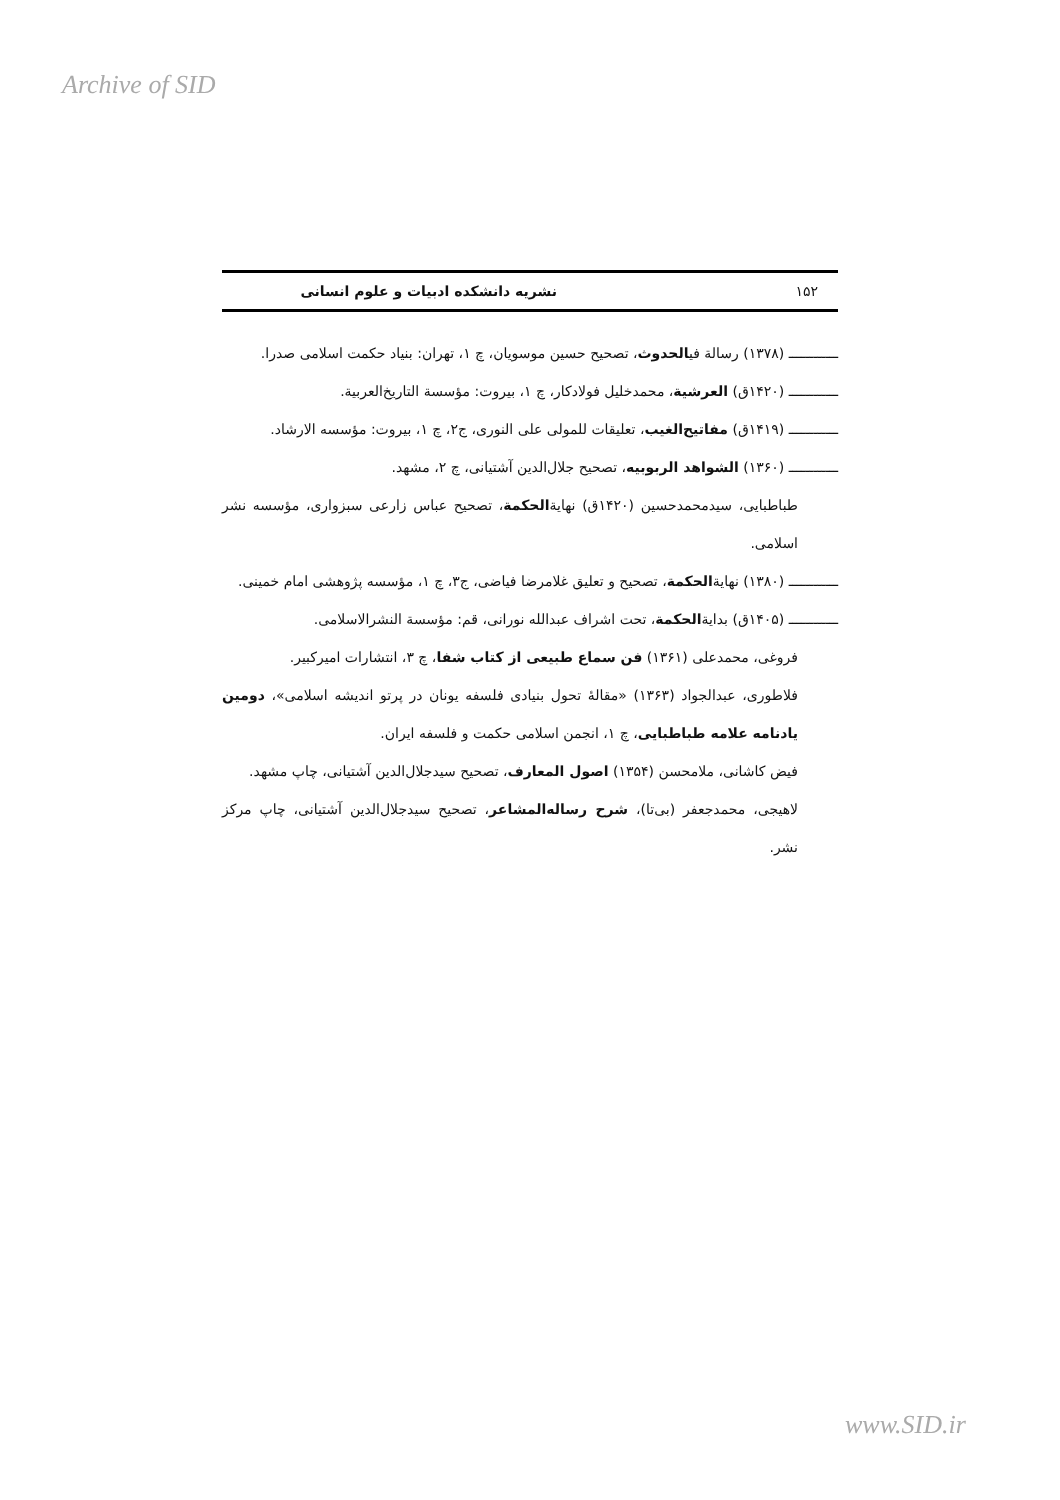Archive of SID
۱۵۲ نشریه دانشکده ادبیات و علوم انسانی
ــــــــــــ (۱۳۷۸) رسالة فیالحدوث، تصحیح حسین موسویان، چ ۱، تهران: بنیاد حکمت اسلامی صدرا.
ــــــــــــ (۱۴۲۰ق) العرشیة، محمدخلیل فولادکار، چ ۱، بیروت: مؤسسة التاریخ‌العربیة.
ــــــــــــ (۱۴۱۹ق) مفاتیح‌الغیب، تعلیقات للمولی علی النوری، ج۲، چ ۱، بیروت: مؤسسه الارشاد.
ــــــــــــ (۱۳۶۰) الشواهد الربوبیه، تصحیح جلال‌الدین آشتیانی، چ ۲، مشهد.
طباطبایی، سیدمحمدحسین (۱۴۲۰ق) نهایةالحکمة، تصحیح عباس زارعی سبزواری، مؤسسه نشر اسلامی.
ــــــــــــ (۱۳۸۰) نهایةالحکمة، تصحیح و تعلیق غلامرضا فیاضی، ج۳، چ ۱، مؤسسه پژوهشی امام خمینی.
ــــــــــــ (۱۴۰۵ق) بدایةالحکمة، تحت اشراف عبدالله نورانی، قم: مؤسسة النشرالاسلامی.
فروغی، محمدعلی (۱۳۶۱) فن سماع طبیعی از کتاب شفا، چ ۳، انتشارات امیرکبیر.
فلاطوری، عبدالجواد (۱۳۶۳) «مقالهٔ تحول بنیادی فلسفه یونان در پرتو اندیشه اسلامی»، دومین یادنامه علامه طباطبایی، چ ۱، انجمن اسلامی حکمت و فلسفه ایران.
فیض کاشانی، ملامحسن (۱۳۵۴) اصول المعارف، تصحیح سیدجلال‌الدین آشتیانی، چاپ مشهد.
لاهیجی، محمدجعفر (بی‌تا)، شرح رساله‌المشاعر، تصحیح سیدجلال‌الدین آشتیانی، چاپ مرکز نشر.
www.SID.ir